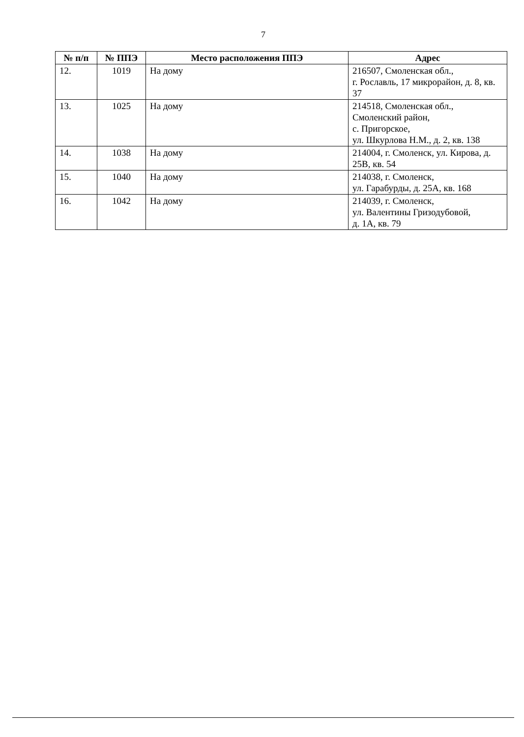7
| № п/п | № ППЭ | Место расположения ППЭ | Адрес |
| --- | --- | --- | --- |
| 12. | 1019 | На дому | 216507, Смоленская обл., г. Рославль, 17 микрорайон, д. 8, кв. 37 |
| 13. | 1025 | На дому | 214518, Смоленская обл., Смоленский район, с. Пригорское, ул. Шкурлова Н.М., д. 2, кв. 138 |
| 14. | 1038 | На дому | 214004, г. Смоленск, ул. Кирова, д. 25В, кв. 54 |
| 15. | 1040 | На дому | 214038, г. Смоленск, ул. Гарабурды, д. 25А, кв. 168 |
| 16. | 1042 | На дому | 214039, г. Смоленск, ул. Валентины Гризодубовой, д. 1А, кв. 79 |